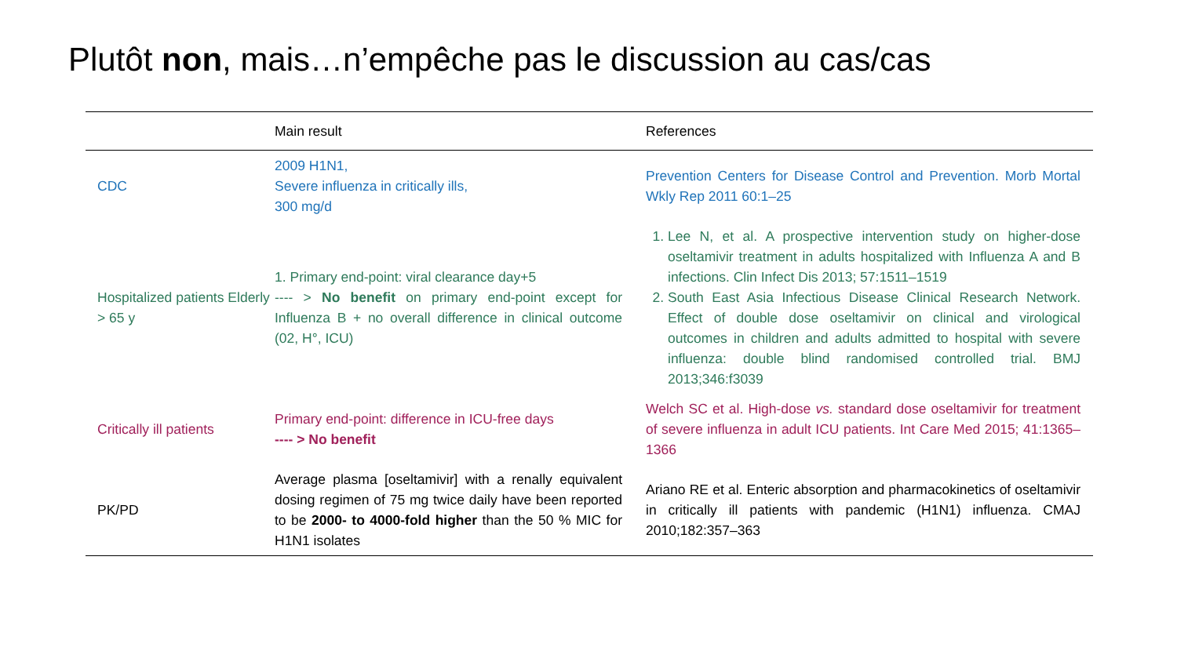Plutôt non, mais…n’empêche pas le discussion au cas/cas
| | Main result | References |
| --- | --- | --- |
| CDC | 2009 H1N1, Severe influenza in critically ills, 300 mg/d | Prevention Centers for Disease Control and Prevention. Morb Mortal Wkly Rep 2011 60:1–25 |
| Hospitalized patients Elderly > 65 y | 1. Primary end-point: viral clearance day+5 ---- > No benefit on primary end-point except for Influenza B + no overall difference in clinical outcome (02, H°, ICU) | 1. Lee N, et al. A prospective intervention study on higher-dose oseltamivir treatment in adults hospitalized with Influenza A and B infections. Clin Infect Dis 2013; 57:1511–1519 2. South East Asia Infectious Disease Clinical Research Network. Effect of double dose oseltamivir on clinical and virological outcomes in children and adults admitted to hospital with severe influenza: double blind randomised controlled trial. BMJ 2013;346:f3039 |
| Critically ill patients | Primary end-point: difference in ICU-free days ---- > No benefit | Welch SC et al. High-dose vs. standard dose oseltamivir for treatment of severe influenza in adult ICU patients. Int Care Med 2015; 41:1365–1366 |
| PK/PD | Average plasma [oseltamivir] with a renally equivalent dosing regimen of 75 mg twice daily have been reported to be 2000- to 4000-fold higher than the 50 % MIC for H1N1 isolates | Ariano RE et al. Enteric absorption and pharmacokinetics of oseltamivir in critically ill patients with pandemic (H1N1) influenza. CMAJ 2010;182:357–363 |